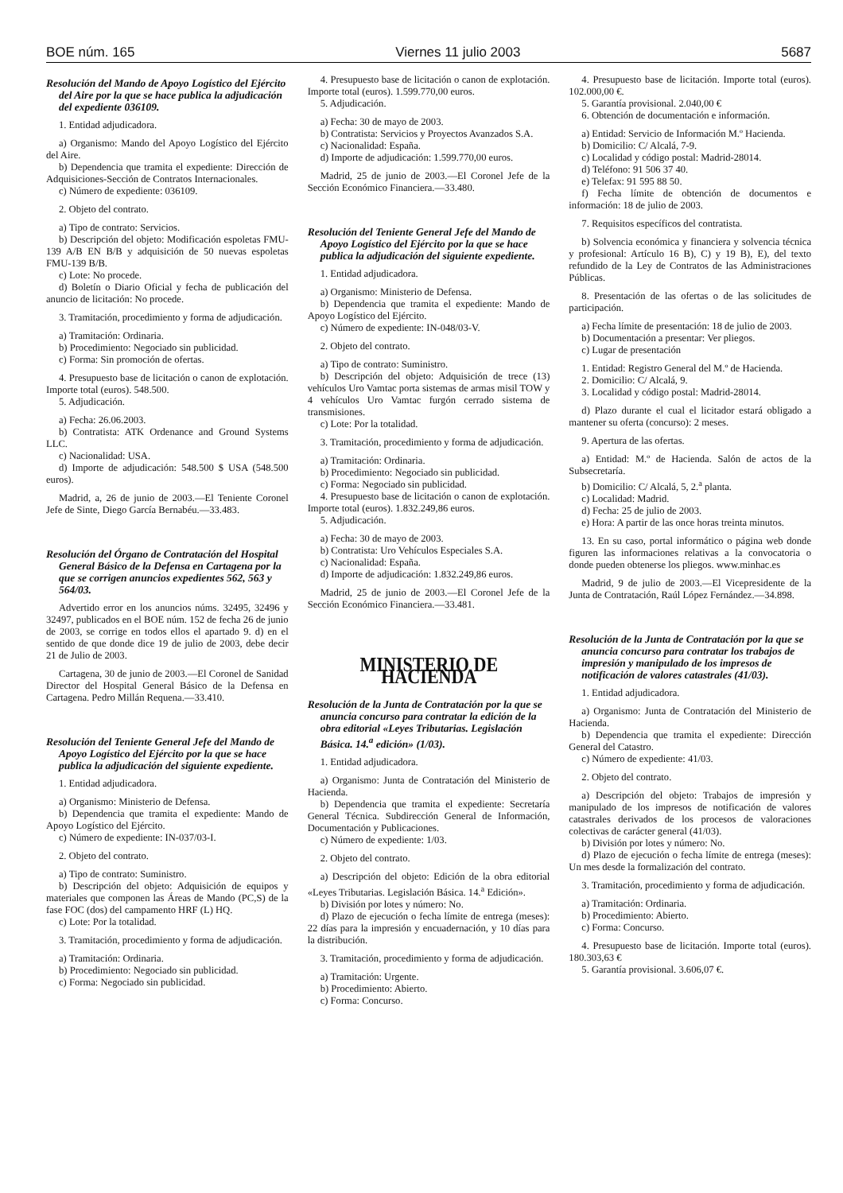BOE núm. 165 Viernes 11 julio 2003 5687
Resolución del Mando de Apoyo Logístico del Ejército del Aire por la que se hace publica la adjudicación del expediente 036109.
1. Entidad adjudicadora.
a) Organismo: Mando del Apoyo Logístico del Ejército del Aire.
b) Dependencia que tramita el expediente: Dirección de Adquisiciones-Sección de Contratos Internacionales.
c) Número de expediente: 036109.
2. Objeto del contrato.
a) Tipo de contrato: Servicios.
b) Descripción del objeto: Modificación espoletas FMU-139 A/B EN B/B y adquisición de 50 nuevas espoletas FMU-139 B/B.
c) Lote: No procede.
d) Boletín o Diario Oficial y fecha de publicación del anuncio de licitación: No procede.
3. Tramitación, procedimiento y forma de adjudicación.
a) Tramitación: Ordinaria.
b) Procedimiento: Negociado sin publicidad.
c) Forma: Sin promoción de ofertas.
4. Presupuesto base de licitación o canon de explotación. Importe total (euros). 548.500.
5. Adjudicación.
a) Fecha: 26.06.2003.
b) Contratista: ATK Ordenance and Ground Systems LLC.
c) Nacionalidad: USA.
d) Importe de adjudicación: 548.500 $ USA (548.500 euros).
Madrid, a, 26 de junio de 2003.—El Teniente Coronel Jefe de Sinte, Diego García Bernabéu.—33.483.
Resolución del Órgano de Contratación del Hospital General Básico de la Defensa en Cartagena por la que se corrigen anuncios expedientes 562, 563 y 564/03.
Advertido error en los anuncios núms. 32495, 32496 y 32497, publicados en el BOE núm. 152 de fecha 26 de junio de 2003, se corrige en todos ellos el apartado 9. d) en el sentido de que donde dice 19 de julio de 2003, debe decir 21 de Julio de 2003.
Cartagena, 30 de junio de 2003.—El Coronel de Sanidad Director del Hospital General Básico de la Defensa en Cartagena. Pedro Millán Requena.—33.410.
Resolución del Teniente General Jefe del Mando de Apoyo Logístico del Ejército por la que se hace publica la adjudicación del siguiente expediente.
1. Entidad adjudicadora.
a) Organismo: Ministerio de Defensa.
b) Dependencia que tramita el expediente: Mando de Apoyo Logístico del Ejército.
c) Número de expediente: IN-037/03-I.
2. Objeto del contrato.
a) Tipo de contrato: Suministro.
b) Descripción del objeto: Adquisición de equipos y materiales que componen las Áreas de Mando (PC,S) de la fase FOC (dos) del campamento HRF (L) HQ.
c) Lote: Por la totalidad.
3. Tramitación, procedimiento y forma de adjudicación.
a) Tramitación: Ordinaria.
b) Procedimiento: Negociado sin publicidad.
c) Forma: Negociado sin publicidad.
4. Presupuesto base de licitación o canon de explotación. Importe total (euros). 1.599.770,00 euros.
5. Adjudicación.
a) Fecha: 30 de mayo de 2003.
b) Contratista: Servicios y Proyectos Avanzados S.A.
c) Nacionalidad: España.
d) Importe de adjudicación: 1.599.770,00 euros.
Madrid, 25 de junio de 2003.—El Coronel Jefe de la Sección Económico Financiera.—33.480.
Resolución del Teniente General Jefe del Mando de Apoyo Logístico del Ejército por la que se hace publica la adjudicación del siguiente expediente.
1. Entidad adjudicadora.
a) Organismo: Ministerio de Defensa.
b) Dependencia que tramita el expediente: Mando de Apoyo Logístico del Ejército.
c) Número de expediente: IN-048/03-V.
2. Objeto del contrato.
a) Tipo de contrato: Suministro.
b) Descripción del objeto: Adquisición de trece (13) vehículos Uro Vamtac porta sistemas de armas misil TOW y 4 vehículos Uro Vamtac furgón cerrado sistema de transmisiones.
c) Lote: Por la totalidad.
3. Tramitación, procedimiento y forma de adjudicación.
a) Tramitación: Ordinaria.
b) Procedimiento: Negociado sin publicidad.
c) Forma: Negociado sin publicidad.
4. Presupuesto base de licitación o canon de explotación. Importe total (euros). 1.832.249,86 euros.
5. Adjudicación.
a) Fecha: 30 de mayo de 2003.
b) Contratista: Uro Vehículos Especiales S.A.
c) Nacionalidad: España.
d) Importe de adjudicación: 1.832.249,86 euros.
Madrid, 25 de junio de 2003.—El Coronel Jefe de la Sección Económico Financiera.—33.481.
MINISTERIO DE HACIENDA
Resolución de la Junta de Contratación por la que se anuncia concurso para contratar la edición de la obra editorial «Leyes Tributarias. Legislación Básica. 14.<sup>a</sup> edición» (1/03).
1. Entidad adjudicadora.
a) Organismo: Junta de Contratación del Ministerio de Hacienda.
b) Dependencia que tramita el expediente: Secretaría General Técnica. Subdirección General de Información, Documentación y Publicaciones.
c) Número de expediente: 1/03.
2. Objeto del contrato.
a) Descripción del objeto: Edición de la obra editorial «Leyes Tributarias. Legislación Básica. 14.<sup>a</sup> Edición».
b) División por lotes y número: No.
d) Plazo de ejecución o fecha límite de entrega (meses): 22 días para la impresión y encuadernación, y 10 días para la distribución.
3. Tramitación, procedimiento y forma de adjudicación.
a) Tramitación: Urgente.
b) Procedimiento: Abierto.
c) Forma: Concurso.
4. Presupuesto base de licitación. Importe total (euros). 102.000,00 €.
5. Garantía provisional. 2.040,00 €
6. Obtención de documentación e información.
a) Entidad: Servicio de Información M.º Hacienda.
b) Domicilio: C/ Alcalá, 7-9.
c) Localidad y código postal: Madrid-28014.
d) Teléfono: 91 506 37 40.
e) Telefax: 91 595 88 50.
f) Fecha límite de obtención de documentos e información: 18 de julio de 2003.
7. Requisitos específicos del contratista.
b) Solvencia económica y financiera y solvencia técnica y profesional: Artículo 16 B), C) y 19 B), E), del texto refundido de la Ley de Contratos de las Administraciones Públicas.
8. Presentación de las ofertas o de las solicitudes de participación.
a) Fecha límite de presentación: 18 de julio de 2003.
b) Documentación a presentar: Ver pliegos.
c) Lugar de presentación
1. Entidad: Registro General del M.º de Hacienda.
2. Domicilio: C/ Alcalá, 9.
3. Localidad y código postal: Madrid-28014.
d) Plazo durante el cual el licitador estará obligado a mantener su oferta (concurso): 2 meses.
9. Apertura de las ofertas.
a) Entidad: M.º de Hacienda. Salón de actos de la Subsecretaría.
b) Domicilio: C/ Alcalá, 5, 2.<sup>a</sup> planta.
c) Localidad: Madrid.
d) Fecha: 25 de julio de 2003.
e) Hora: A partir de las once horas treinta minutos.
13. En su caso, portal informático o página web donde figuren las informaciones relativas a la convocatoria o donde pueden obtenerse los pliegos. www.minhac.es
Madrid, 9 de julio de 2003.—El Vicepresidente de la Junta de Contratación, Raúl López Fernández.—34.898.
Resolución de la Junta de Contratación por la que se anuncia concurso para contratar los trabajos de impresión y manipulado de los impresos de notificación de valores catastrales (41/03).
1. Entidad adjudicadora.
a) Organismo: Junta de Contratación del Ministerio de Hacienda.
b) Dependencia que tramita el expediente: Dirección General del Catastro.
c) Número de expediente: 41/03.
2. Objeto del contrato.
a) Descripción del objeto: Trabajos de impresión y manipulado de los impresos de notificación de valores catastrales derivados de los procesos de valoraciones colectivas de carácter general (41/03).
b) División por lotes y número: No.
d) Plazo de ejecución o fecha límite de entrega (meses): Un mes desde la formalización del contrato.
3. Tramitación, procedimiento y forma de adjudicación.
a) Tramitación: Ordinaria.
b) Procedimiento: Abierto.
c) Forma: Concurso.
4. Presupuesto base de licitación. Importe total (euros). 180.303,63 €
5. Garantía provisional. 3.606,07 €.